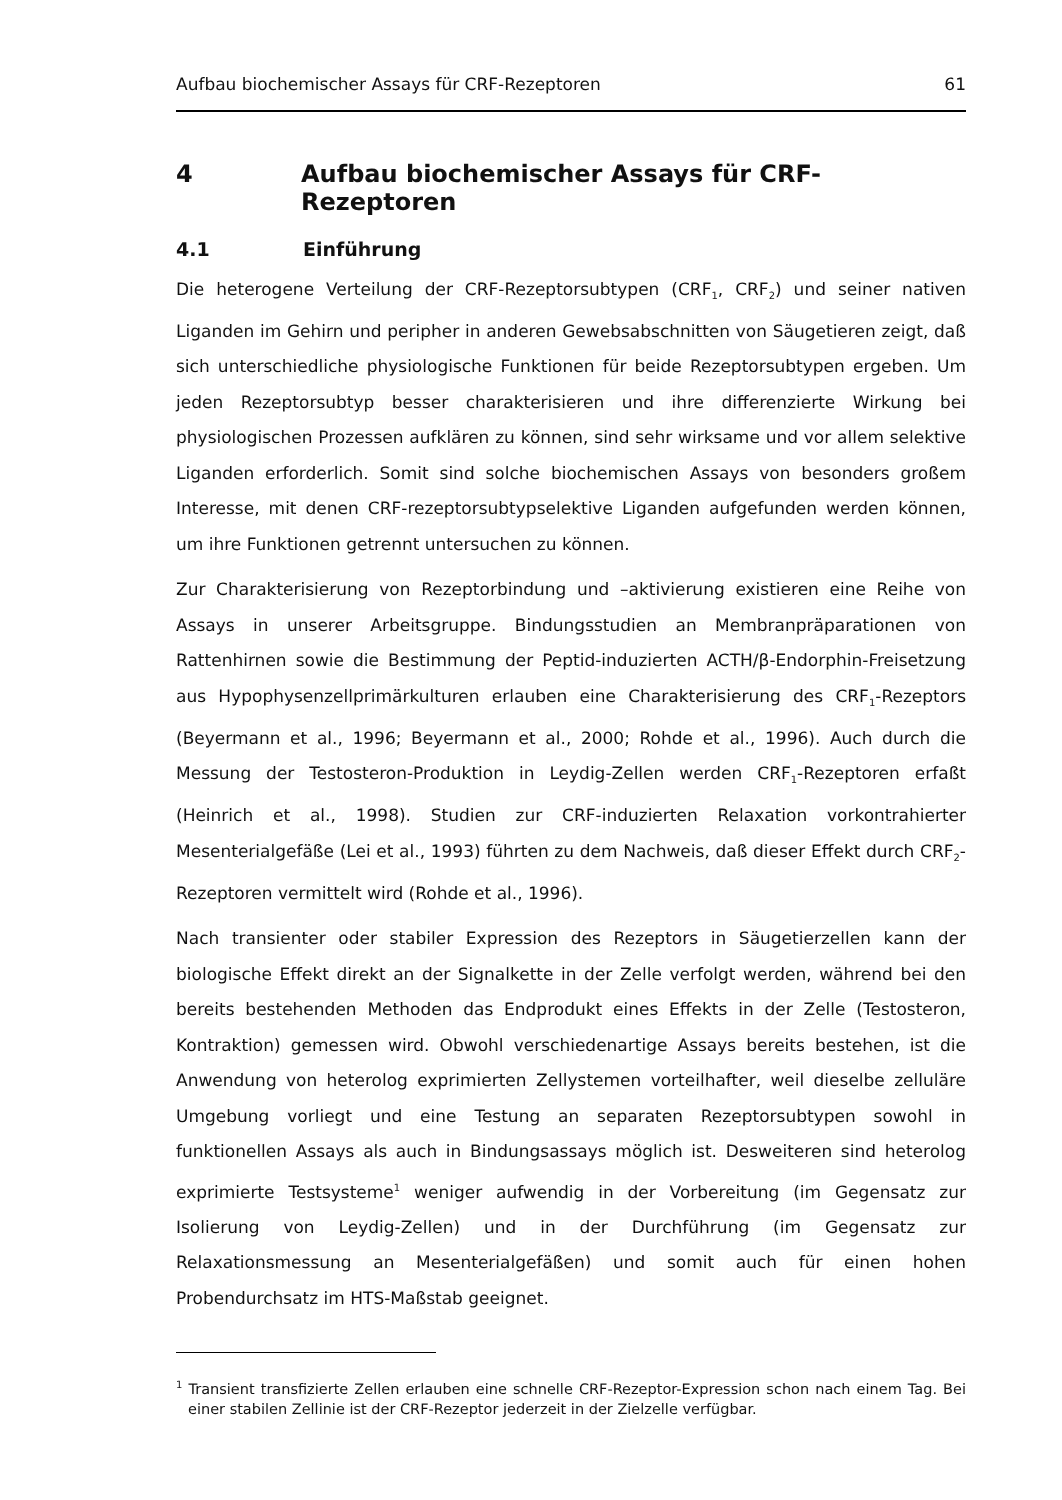Aufbau biochemischer Assays für CRF-Rezeptoren 61
4 Aufbau biochemischer Assays für CRF-Rezeptoren
4.1 Einführung
Die heterogene Verteilung der CRF-Rezeptorsubtypen (CRF<sub>1</sub>, CRF<sub>2</sub>) und seiner nativen Liganden im Gehirn und peripher in anderen Gewebsabschnitten von Säugetieren zeigt, daß sich unterschiedliche physiologische Funktionen für beide Rezeptorsubtypen ergeben. Um jeden Rezeptorsubtyp besser charakterisieren und ihre differenzierte Wirkung bei physiologischen Prozessen aufklären zu können, sind sehr wirksame und vor allem selektive Liganden erforderlich. Somit sind solche biochemischen Assays von besonders großem Interesse, mit denen CRF-rezeptorsubtypselektive Liganden aufgefunden werden können, um ihre Funktionen getrennt untersuchen zu können.
Zur Charakterisierung von Rezeptorbindung und –aktivierung existieren eine Reihe von Assays in unserer Arbeitsgruppe. Bindungsstudien an Membranpräparationen von Rattenhirnen sowie die Bestimmung der Peptid-induzierten ACTH/β-Endorphin-Freisetzung aus Hypophysenzellprimärkulturen erlauben eine Charakterisierung des CRF<sub>1</sub>-Rezeptors (Beyermann et al., 1996; Beyermann et al., 2000; Rohde et al., 1996). Auch durch die Messung der Testosteron-Produktion in Leydig-Zellen werden CRF<sub>1</sub>-Rezeptoren erfaßt (Heinrich et al., 1998). Studien zur CRF-induzierten Relaxation vorkontrahierter Mesenterialgefäße (Lei et al., 1993) führten zu dem Nachweis, daß dieser Effekt durch CRF<sub>2</sub>-Rezeptoren vermittelt wird (Rohde et al., 1996).
Nach transienter oder stabiler Expression des Rezeptors in Säugetierzellen kann der biologische Effekt direkt an der Signalkette in der Zelle verfolgt werden, während bei den bereits bestehenden Methoden das Endprodukt eines Effekts in der Zelle (Testosteron, Kontraktion) gemessen wird. Obwohl verschiedenartige Assays bereits bestehen, ist die Anwendung von heterolog exprimierten Zellystemen vorteilhafter, weil dieselbe zelluläre Umgebung vorliegt und eine Testung an separaten Rezeptorsubtypen sowohl in funktionellen Assays als auch in Bindungsassays möglich ist. Desweiteren sind heterolog exprimierte Testsysteme<sup>1</sup> weniger aufwendig in der Vorbereitung (im Gegensatz zur Isolierung von Leydig-Zellen) und in der Durchführung (im Gegensatz zur Relaxationsmessung an Mesenterialgefäßen) und somit auch für einen hohen Probendurchsatz im HTS-Maßstab geeignet.
<sup>1</sup> Transient transfizierte Zellen erlauben eine schnelle CRF-Rezeptor-Expression schon nach einem Tag. Bei einer stabilen Zellinie ist der CRF-Rezeptor jederzeit in der Zielzelle verfügbar.